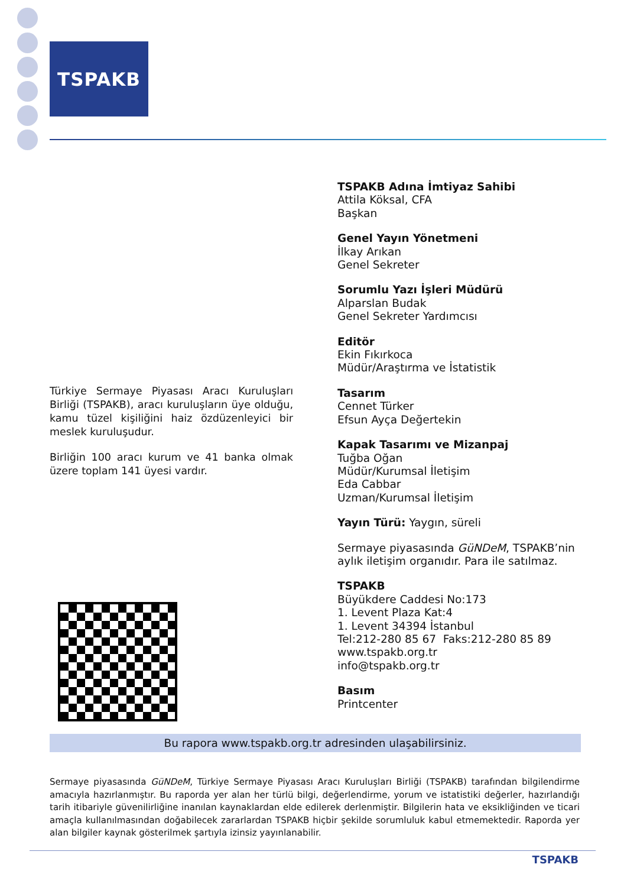TSPAKB
TSPAKB Adına İmtiyaz Sahibi
Attila Köksal, CFA
Başkan
Genel Yayın Yönetmeni
İlkay Arıkan
Genel Sekreter
Sorumlu Yazı İşleri Müdürü
Alparslan Budak
Genel Sekreter Yardımcısı
Editör
Ekin Fıkırkoca
Müdür/Araştırma ve İstatistik
Tasarım
Cennet Türker
Efsun Ayça Değertekin
Kapak Tasarımı ve Mizanpaj
Tuğba Oğan
Müdür/Kurumsal İletişim
Eda Cabbar
Uzman/Kurumsal İletişim
Yayın Türü: Yaygın, süreli
Sermaye piyasasında GüNDeM, TSPAKB’nin aylık iletişim organıdır. Para ile satılmaz.
TSPAKB
Büyükdere Caddesi No:173
1. Levent Plaza Kat:4
1. Levent 34394 İstanbul
Tel:212-280 85 67 Faks:212-280 85 89
www.tspakb.org.tr
info@tspakb.org.tr
Basım
Printcenter
Türkiye Sermaye Piyasası Aracı Kuruluşları Birliği (TSPAKB), aracı kuruluşların üye olduğu, kamu tüzel kişiliğini haiz özdüzenleyici bir meslek kuruluşudur.
Birliğin 100 aracı kurum ve 41 banka olmak üzere toplam 141 üyesi vardır.
Bu rapora www.tspakb.org.tr adresinden ulaşabilirsiniz.
Sermaye piyasasında GüNDeM, Türkiye Sermaye Piyasası Aracı Kuruluşları Birliği (TSPAKB) tarafından bilgilendirme amacıyla hazırlanmıştır. Bu raporda yer alan her türlü bilgi, değerlendirme, yorum ve istatistiki değerler, hazırlandığı tarih itibariyle güvenilirliğine inanılan kaynaklardan elde edilerek derlenmiştir. Bilgilerin hata ve eksikliğinden ve ticari amaçla kullanılmasından doğabilecek zararlardan TSPAKB hiçbir şekilde sorumluluk kabul etmemektedir. Raporda yer alan bilgiler kaynak gösterilmek şartıyla izinsiz yayınlanabilir.
TSPAKB